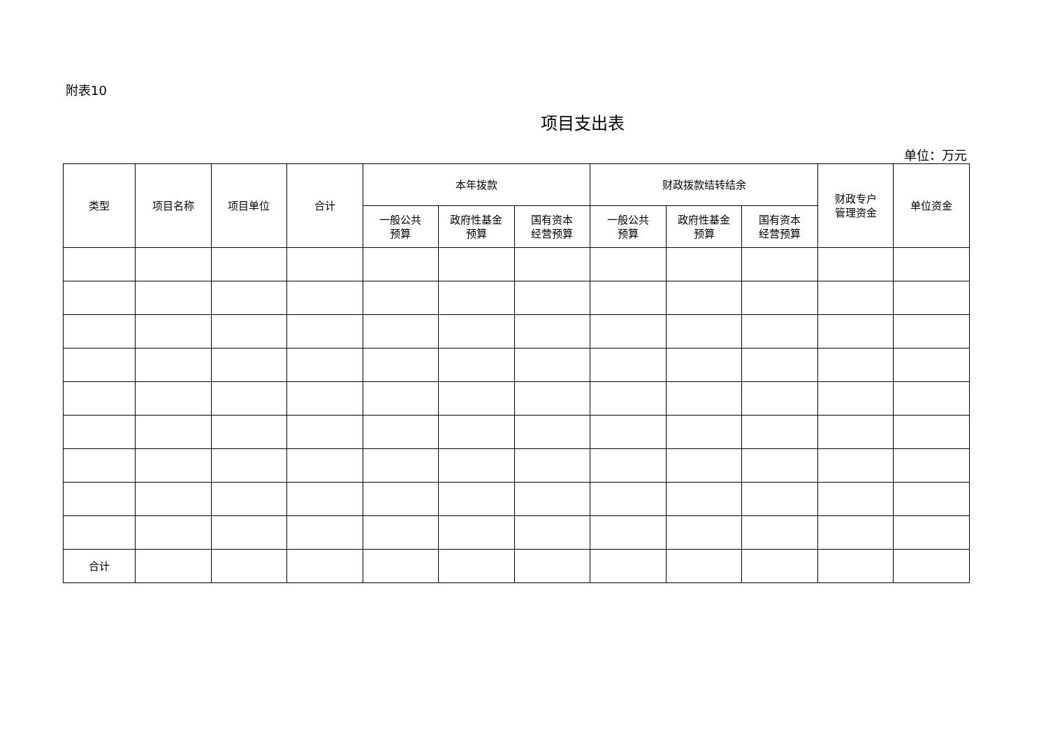附表10
项目支出表
单位：万元
| 类型 | 项目名称 | 项目单位 | 合计 | 本年拨款 | | | 财政拨款结转结余 | | | 财政专户 管理资金 | 单位资金 |
| --- | --- | --- | --- | --- | --- | --- | --- | --- | --- | --- | --- |
| | | | | 一般公共 预算 | 政府性基金 预算 | 国有资本 经营预算 | 一般公共 预算 | 政府性基金 预算 | 国有资本 经营预算 | | |
| 合计 | | | | | | | | | | | |